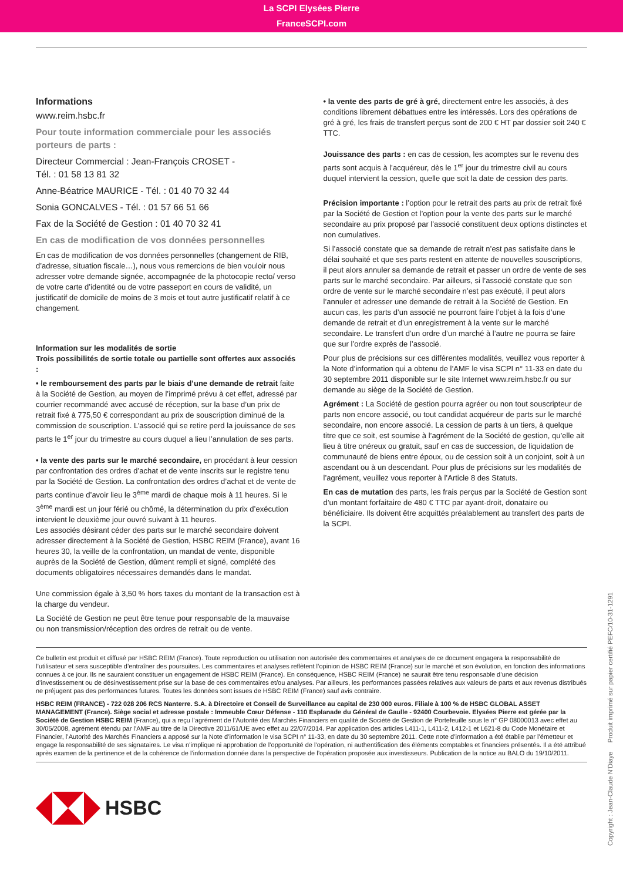La SCPI Elysées Pierre
FranceSCPI.com
Informations
www.reim.hsbc.fr
Pour toute information commerciale pour les associés porteurs de parts :
Directeur Commercial : Jean-François CROSET -
Tél. : 01 58 13 81 32
Anne-Béatrice MAURICE - Tél. : 01 40 70 32 44
Sonia GONCALVES - Tél. : 01 57 66 51 66
Fax de la Société de Gestion : 01 40 70 32 41
En cas de modification de vos données personnelles
En cas de modification de vos données personnelles (changement de RIB, d’adresse, situation fiscale…), nous vous remercions de bien vouloir nous adresser votre demande signée, accompagnée de la photocopie recto/ verso de votre carte d’identité ou de votre passeport en cours de validité, un justificatif de domicile de moins de 3 mois et tout autre justificatif relatif à ce changement.
Information sur les modalités de sortie
Trois possibilités de sortie totale ou partielle sont offertes aux associés :
• le remboursement des parts par le biais d’une demande de retrait faite à la Société de Gestion, au moyen de l’imprimé prévu à cet effet, adressé par courrier recommandé avec accusé de réception, sur la base d’un prix de retrait fixé à 775,50 € correspondant au prix de souscription diminué de la commission de souscription. L’associé qui se retire perd la jouissance de ses parts le 1<sup>er</sup> jour du trimestre au cours duquel a lieu l’annulation de ses parts.
• la vente des parts sur le marché secondaire, en procédant à leur cession par confrontation des ordres d’achat et de vente inscrits sur le registre tenu par la Société de Gestion. La confrontation des ordres d’achat et de vente de parts continue d’avoir lieu le 3<sup>ème</sup> mardi de chaque mois à 11 heures. Si le 3<sup>ème</sup> mardi est un jour férié ou chômé, la détermination du prix d’exécution intervient le deuxième jour ouvré suivant à 11 heures.
Les associés désirant céder des parts sur le marché secondaire doivent adresser directement à la Société de Gestion, HSBC REIM (France), avant 16 heures 30, la veille de la confrontation, un mandat de vente, disponible auprès de la Société de Gestion, dûment rempli et signé, complété des documents obligatoires nécessaires demandés dans le mandat.
Une commission égale à 3,50 % hors taxes du montant de la transaction est à la charge du vendeur.
La Société de Gestion ne peut être tenue pour responsable de la mauvaise ou non transmission/réception des ordres de retrait ou de vente.
• la vente des parts de gré à gré, directement entre les associés, à des conditions librement débattues entre les intéressés. Lors des opérations de gré à gré, les frais de transfert perçus sont de 200 € HT par dossier soit 240 € TTC.
Jouissance des parts : en cas de cession, les acomptes sur le revenu des parts sont acquis à l’acquéreur, dès le 1<sup>er</sup> jour du trimestre civil au cours duquel intervient la cession, quelle que soit la date de cession des parts.
Précision importante : l’option pour le retrait des parts au prix de retrait fixé par la Société de Gestion et l’option pour la vente des parts sur le marché secondaire au prix proposé par l’associé constituent deux options distinctes et non cumulatives.
Si l’associé constate que sa demande de retrait n’est pas satisfaite dans le délai souhaité et que ses parts restent en attente de nouvelles souscriptions, il peut alors annuler sa demande de retrait et passer un ordre de vente de ses parts sur le marché secondaire. Par ailleurs, si l’associé constate que son ordre de vente sur le marché secondaire n’est pas exécuté, il peut alors l’annuler et adresser une demande de retrait à la Société de Gestion. En aucun cas, les parts d’un associé ne pourront faire l’objet à la fois d’une demande de retrait et d’un enregistrement à la vente sur le marché secondaire. Le transfert d’un ordre d’un marché à l’autre ne pourra se faire que sur l’ordre exprès de l’associé.
Pour plus de précisions sur ces différentes modalités, veuillez vous reporter à la Note d’information qui a obtenu de l’AMF le visa SCPI n° 11-33 en date du 30 septembre 2011 disponible sur le site Internet www.reim.hsbc.fr ou sur demande au siège de la Société de Gestion.
Agrément : La Société de gestion pourra agréer ou non tout souscripteur de parts non encore associé, ou tout candidat acquéreur de parts sur le marché secondaire, non encore associé. La cession de parts à un tiers, à quelque titre que ce soit, est soumise à l’agrément de la Société de gestion, qu’elle ait lieu à titre onéreux ou gratuit, sauf en cas de succession, de liquidation de communauté de biens entre époux, ou de cession soit à un conjoint, soit à un ascendant ou à un descendant. Pour plus de précisions sur les modalités de l’agrément, veuillez vous reporter à l’Article 8 des Statuts.
En cas de mutation des parts, les frais perçus par la Société de Gestion sont d’un montant forfaitaire de 480 € TTC par ayant-droit, donataire ou bénéficiaire. Ils doivent être acquittés préalablement au transfert des parts de la SCPI.
Ce bulletin est produit et diffusé par HSBC REIM (France). Toute reproduction ou utilisation non autorisée des commentaires et analyses de ce document engagera la responsabilité de l’utilisateur et sera susceptible d’entraîner des poursuites. Les commentaires et analyses reflètent l’opinion de HSBC REIM (France) sur le marché et son évolution, en fonction des informations connues à ce jour. Ils ne sauraient constituer un engagement de HSBC REIM (France). En conséquence, HSBC REIM (France) ne saurait être tenu responsable d’une décision d’investissement ou de désinvestissement prise sur la base de ces commentaires et/ou analyses. Par ailleurs, les performances passées relatives aux valeurs de parts et aux revenus distribués ne préjugent pas des performances futures. Toutes les données sont issues de HSBC REIM (France) sauf avis contraire.
HSBC REIM (FRANCE) - 722 028 206 RCS Nanterre. S.A. à Directoire et Conseil de Surveillance au capital de 230 000 euros. Filiale à 100 % de HSBC GLOBAL ASSET MANAGEMENT (France). Siège social et adresse postale : Immeuble Cœur Défense - 110 Esplanade du Général de Gaulle - 92400 Courbevoie. Elysées Pierre est gérée par la Société de Gestion HSBC REIM (France), qui a reçu l’agrément de l’Autorité des Marchés Financiers en qualité de Société de Gestion de Portefeuille sous le n° GP 08000013 avec effet au 30/05/2008, agrément étendu par l’AMF au titre de la Directive 2011/61/UE avec effet au 22/07/2014. Par application des articles L411-1, L411-2, L412-1 et L621-8 du Code Monétaire et Financier, l’Autorité des Marchés Financiers a apposé sur la Note d’information le visa SCPI n° 11-33, en date du 30 septembre 2011. Cette note d’information a été établie par l’émetteur et engage la responsabilité de ses signataires. Le visa n’implique ni approbation de l’opportunité de l’opération, ni authentification des éléments comptables et financiers présentés. Il a été attribué après examen de la pertinence et de la cohérence de l’information donnée dans la perspective de l’opération proposée aux investisseurs. Publication de la notice au BALO du 19/10/2011.
HSBC
Copyright : Jean-Claude N’Diaye Produit imprimé sur papier certifié PEFC/10-31-1291